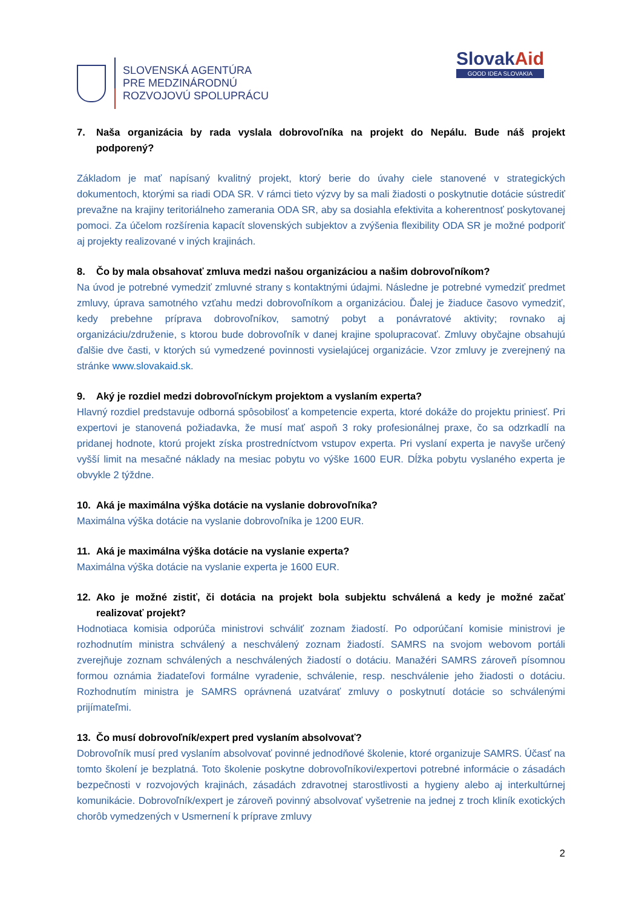SLOVENSKÁ AGENTÚRA
PRE MEDZINÁRODNÚ
ROZVOJOVÚ SPOLUPRÁCU
SlovakAid
GOOD IDEA SLOVAKIA
7. Naša organizácia by rada vyslala dobrovoľníka na projekt do Nepálu. Bude náš projekt podporený?
Základom je mať napísaný kvalitný projekt, ktorý berie do úvahy ciele stanovené v strategických dokumentoch, ktorými sa riadi ODA SR. V rámci tieto výzvy by sa mali žiadosti o poskytnutie dotácie sústrediť prevažne na krajiny teritoriálneho zamerania ODA SR, aby sa dosiahla efektivita a koherentnosť poskytovanej pomoci. Za účelom rozšírenia kapacít slovenských subjektov a zvýšenia flexibility ODA SR je možné podporiť aj projekty realizované v iných krajinách.
8. Čo by mala obsahovať zmluva medzi našou organizáciou a našim dobrovoľníkom?
Na úvod je potrebné vymedziť zmluvné strany s kontaktnými údajmi. Následne je potrebné vymedziť predmet zmluvy, úprava samotného vzťahu medzi dobrovoľníkom a organizáciou. Ďalej je žiaduce časovo vymedziť, kedy prebehne príprava dobrovoľníkov, samotný pobyt a ponávratové aktivity; rovnako aj organizáciu/združenie, s ktorou bude dobrovoľník v danej krajine spolupracovať. Zmluvy obyčajne obsahujú ďalšie dve časti, v ktorých sú vymedzené povinnosti vysielajúcej organizácie. Vzor zmluvy je zverejnený na stránke www.slovakaid.sk.
9. Aký je rozdiel medzi dobrovoľníckym projektom a vyslaním experta?
Hlavný rozdiel predstavuje odborná spôsobilosť a kompetencie experta, ktoré dokáže do projektu priniesť. Pri expertovi je stanovená požiadavka, že musí mať aspoň 3 roky profesionálnej praxe, čo sa odzrkadlí na pridanej hodnote, ktorú projekt získa prostredníctvom vstupov experta. Pri vyslaní experta je navyše určený vyšší limit na mesačné náklady na mesiac pobytu vo výške 1600 EUR. Dĺžka pobytu vyslaného experta je obvykle 2 týždne.
10. Aká je maximálna výška dotácie na vyslanie dobrovoľníka?
Maximálna výška dotácie na vyslanie dobrovoľníka je 1200 EUR.
11. Aká je maximálna výška dotácie na vyslanie experta?
Maximálna výška dotácie na vyslanie experta je 1600 EUR.
12. Ako je možné zistiť, či dotácia na projekt bola subjektu schválená a kedy je možné začať realizovať projekt?
Hodnotiaca komisia odporúča ministrovi schváliť zoznam žiadostí. Po odporúčaní komisie ministrovi je rozhodnutím ministra schválený a neschválený zoznam žiadostí. SAMRS na svojom webovom portáli zverejňuje zoznam schválených a neschválených žiadostí o dotáciu. Manažéri SAMRS zároveň písomnou formou oznámia žiadateľovi formálne vyradenie, schválenie, resp. neschválenie jeho žiadosti o dotáciu. Rozhodnutím ministra je SAMRS oprávnená uzatvárať zmluvy o poskytnutí dotácie so schválenými prijímateľmi.
13. Čo musí dobrovoľník/expert pred vyslaním absolvovať?
Dobrovoľník musí pred vyslaním absolvovať povinné jednodňové školenie, ktoré organizuje SAMRS. Účasť na tomto školení je bezplatná. Toto školenie poskytne dobrovoľníkovi/expertovi potrebné informácie o zásadách bezpečnosti v rozvojových krajinách, zásadách zdravotnej starostlivosti a hygieny alebo aj interkultúrnej komunikácie. Dobrovoľník/expert je zároveň povinný absolvovať vyšetrenie na jednej z troch kliník exotických chorôb vymedzených v Usmernení k príprave zmluvy
2